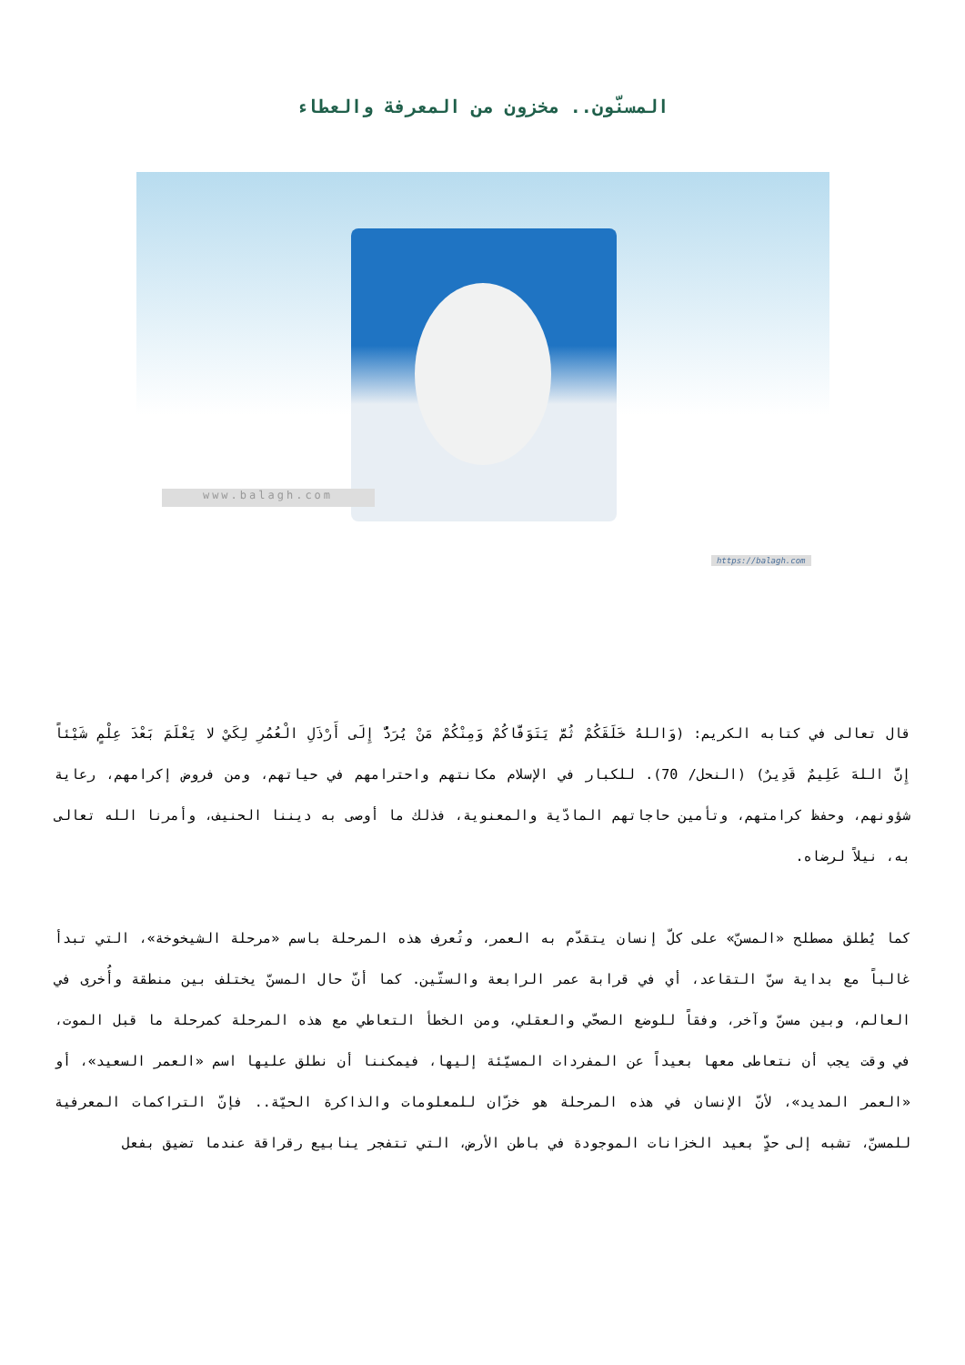المسنّون.. مخزون من المعرفة والعطاء
www.balagh.com
https://balagh.com
قال تعالى في كتابه الكريم: (وَاللهُ خَلَقَكُمْ ثُمَّ يَتَوَفَّاكُمْ وَمِنْكُمْ مَنْ يُرَدُّ إِلَى أَرْذَلِ الْعُمُرِ لِكَيْ لا يَعْلَمَ بَعْدَ عِلْمٍ شَيْئاً إِنَّ اللهَ عَلِيمٌ قَدِيرٌ) (النحل/ 70). للكبار في الإسلام مكانتهم واحترامهم في حياتهم، ومن فروض إكرامهم، رعاية شؤونهم، وحفظ كرامتهم، وتأمين حاجاتهم المادّية والمعنوية، فذلك ما أوصى به ديننا الحنيف، وأمرنا الله تعالى به، نيلاً لرضاه.
كما يُطلق مصطلح «المسنّ» على كلّ إنسان يتقدّم به العمر، وتُعرف هذه المرحلة باسم «مرحلة الشيخوخة»، التي تبدأ غالباً مع بداية سنّ التقاعد، أي في قرابة عمر الرابعة والستّين. كما أنّ حال المسنّ يختلف بين منطقة وأُخرى في العالم، وبين مسنّ وآخر، وفقاً للوضع الصحّي والعقلي، ومن الخطأ التعاطي مع هذه المرحلة كمرحلة ما قبل الموت، في وقت يجب أن نتعاطى معها بعيداً عن المفردات المسيّئة إليها، فيمكننا أن نطلق عليها اسم «العمر السعيد»، أو «العمر المديد»، لأنّ الإنسان في هذه المرحلة هو خزّان للمعلومات والذاكرة الحيّة.. فإنّ التراكمات المعرفية للمسنّ، تشبه إلى حدٍّ بعيد الخزانات الموجودة في باطن الأرض، التي تتفجر ينابيع رقراقة عندما تضيق بفعل